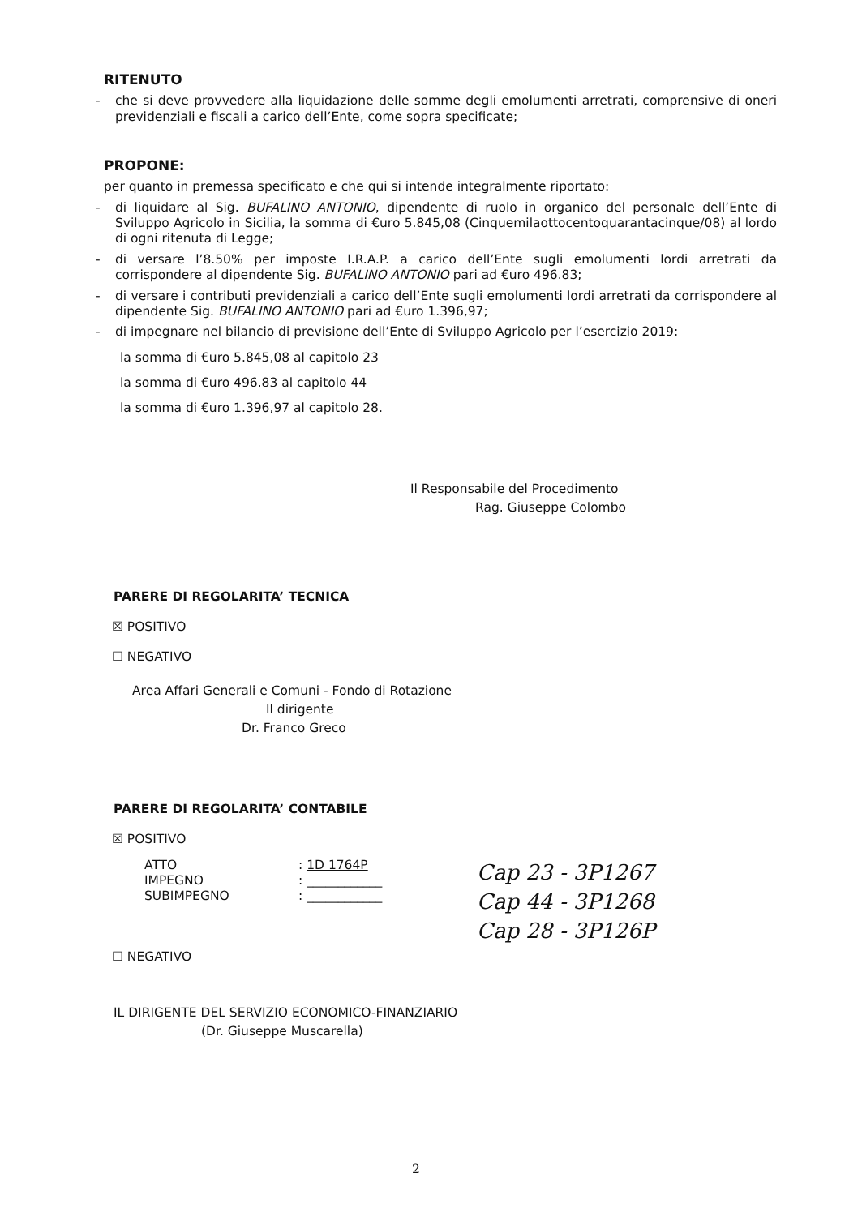RITENUTO
- che si deve provvedere alla liquidazione delle somme degli emolumenti arretrati, comprensive di oneri previdenziali e fiscali a carico dell’Ente, come sopra specificate;
PROPONE:
per quanto in premessa specificato e che qui si intende integralmente riportato:
- di liquidare al Sig. BUFALINO ANTONIO, dipendente di ruolo in organico del personale dell’Ente di Sviluppo Agricolo in Sicilia, la somma di €uro 5.845,08 (Cinquemilaottocentoquarantacinque/08) al lordo di ogni ritenuta di Legge;
- di versare l’8.50% per imposte I.R.A.P. a carico dell’Ente sugli emolumenti lordi arretrati da corrispondere al dipendente Sig. BUFALINO ANTONIO pari ad €uro 496.83;
- di versare i contributi previdenziali a carico dell’Ente sugli emolumenti lordi arretrati da corrispondere al dipendente Sig. BUFALINO ANTONIO pari ad €uro 1.396,97;
- di impegnare nel bilancio di previsione dell’Ente di Sviluppo Agricolo per l’esercizio 2019:
la somma di €uro 5.845,08 al capitolo 23
la somma di €uro 496.83 al capitolo 44
la somma di €uro 1.396,97 al capitolo 28.
Il Responsabile del Procedimento
Rag. Giuseppe Colombo
PARERE DI REGOLARITA’ TECNICA
☒ POSITIVO
☐ NEGATIVO
Area Affari Generali e Comuni - Fondo di Rotazione
Il dirigente
Dr. Franco Greco
PARERE DI REGOLARITA’ CONTABILE
☒ POSITIVO
ATTO
IMPEGNO
SUBIMPEGNO
: 1D 1764P
: ____________
: ____________
Cap 23 - 3P1267
Cap 44 - 3P1268
Cap 28 - 3P126P
☐ NEGATIVO
IL DIRIGENTE DEL SERVIZIO ECONOMICO-FINANZIARIO
(Dr. Giuseppe Muscarella)
2